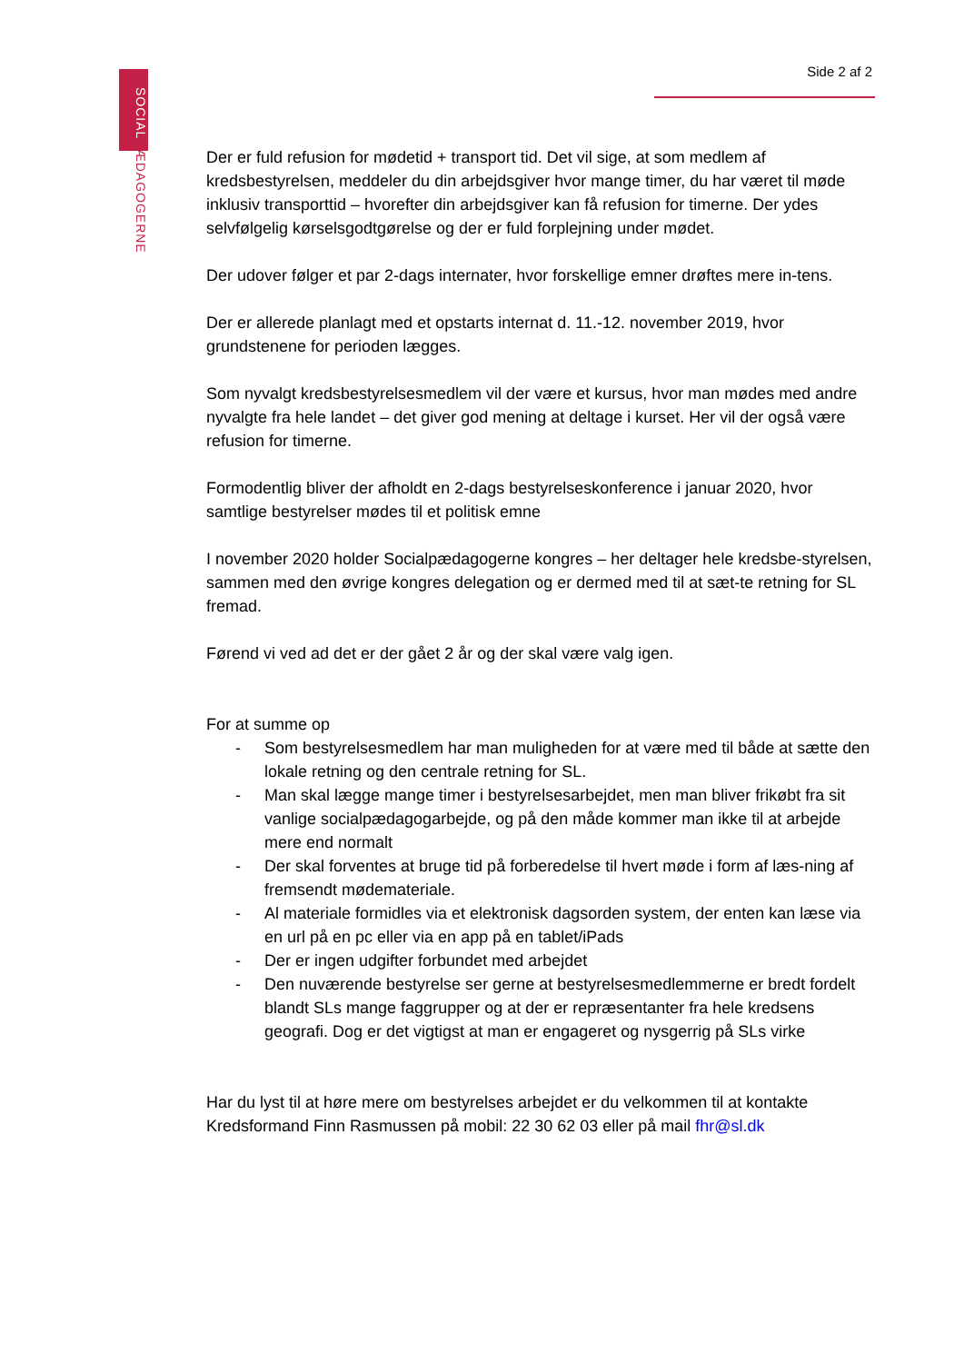SOCIAL PÆDAGOGERNE
Side 2 af 2
Der er fuld refusion for mødetid + transport tid. Det vil sige, at som medlem af kredsbestyrelsen, meddeler du din arbejdsgiver hvor mange timer, du har været til møde inklusiv transporttid – hvorefter din arbejdsgiver kan få refusion for timerne. Der ydes selvfølgelig kørselsgodtgørelse og der er fuld forplejning under mødet.
Der udover følger et par 2-dags internater, hvor forskellige emner drøftes mere in-tens.
Der er allerede planlagt med et opstarts internat d. 11.-12. november 2019, hvor grundstenene for perioden lægges.
Som nyvalgt kredsbestyrelsesmedlem vil der være et kursus, hvor man mødes med andre nyvalgte fra hele landet – det giver god mening at deltage i kurset. Her vil der også være refusion for timerne.
Formodentlig bliver der afholdt en 2-dags bestyrelseskonference i januar 2020, hvor samtlige bestyrelser mødes til et politisk emne
I november 2020 holder Socialpædagogerne kongres – her deltager hele kredsbe-styrelsen, sammen med den øvrige kongres delegation og er dermed med til at sæt-te retning for SL fremad.
Førend vi ved ad det er der gået 2 år og der skal være valg igen.
For at summe op
- Som bestyrelsesmedlem har man muligheden for at være med til både at sætte den lokale retning og den centrale retning for SL.
- Man skal lægge mange timer i bestyrelsesarbejdet, men man bliver frikøbt fra sit vanlige socialpædagogarbejde, og på den måde kommer man ikke til at arbejde mere end normalt
- Der skal forventes at bruge tid på forberedelse til hvert møde i form af læs-ning af fremsendt mødemateriale.
- Al materiale formidles via et elektronisk dagsorden system, der enten kan læse via en url på en pc eller via en app på en tablet/iPads
- Der er ingen udgifter forbundet med arbejdet
- Den nuværende bestyrelse ser gerne at bestyrelsesmedlemmerne er bredt fordelt blandt SLs mange faggrupper og at der er repræsentanter fra hele kredsens geografi. Dog er det vigtigst at man er engageret og nysgerrig på SLs virke
Har du lyst til at høre mere om bestyrelses arbejdet er du velkommen til at kontakte Kredsformand Finn Rasmussen på mobil: 22 30 62 03 eller på mail fhr@sl.dk